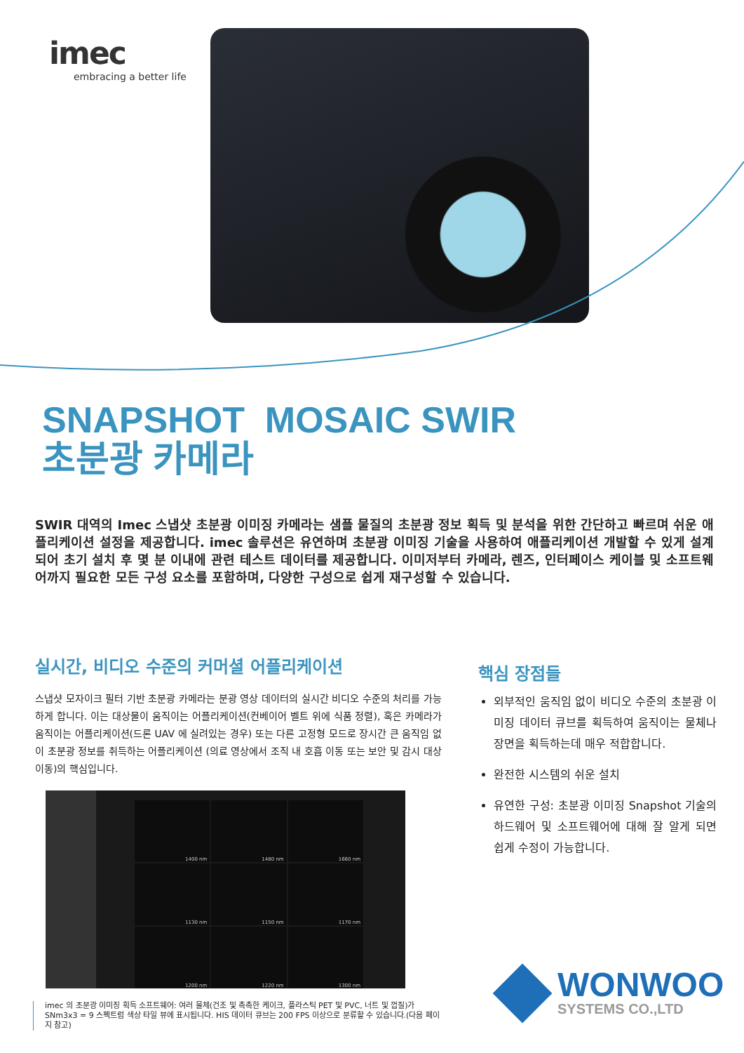imec
embracing a better life
SNAPSHOT MOSAIC SWIR
초분광 카메라
SWIR 대역의 Imec 스냅샷 초분광 이미징 카메라는 샘플 물질의 초분광 정보 획득 및 분석을 위한 간단하고 빠르며 쉬운 애플리케이션 설정을 제공합니다. imec 솔루션은 유연하며 초분광 이미징 기술을 사용하여 애플리케이션 개발할 수 있게 설계되어 초기 설치 후 몇 분 이내에 관련 테스트 데이터를 제공합니다. 이미저부터 카메라, 렌즈, 인터페이스 케이블 및 소프트웨어까지 필요한 모든 구성 요소를 포함하며, 다양한 구성으로 쉽게 재구성할 수 있습니다.
실시간, 비디오 수준의 커머셜 어플리케이션
스냅샷 모자이크 필터 기반 초분광 카메라는 분광 영상 데이터의 실시간 비디오 수준의 처리를 가능하게 합니다. 이는 대상물이 움직이는 어플리케이션(컨베이어 벨트 위에 식품 정렬), 혹은 카메라가 움직이는 어플리케이션(드론 UAV 에 실려있는 경우) 또는 다른 고정형 모드로 장시간 큰 움직임 없이 초분광 정보를 취득하는 어플리케이션 (의료 영상에서 조직 내 호흡 이동 또는 보안 및 감시 대상 이동)의 핵심입니다.
1400 nm
1480 nm
1660 nm
1130 nm
1150 nm
1170 nm
1200 nm
1220 nm
1300 nm
imec 의 초분광 이미징 획득 소프트웨어: 여러 물체(건조 및 촉촉한 케이크, 플라스틱 PET 및 PVC, 너트 및 껍질)가 SNm3x3 = 9 스펙트럼 색상 타일 뷰에 표시됩니다. HIS 데이터 큐브는 200 FPS 이상으로 분류할 수 있습니다.(다음 페이지 참고)
핵심 장점들
외부적인 움직임 없이 비디오 수준의 초분광 이미징 데이터 큐브를 획득하여 움직이는 물체나 장면을 획득하는데 매우 적합합니다.
완전한 시스템의 쉬운 설치
유연한 구성: 초분광 이미징 Snapshot 기술의 하드웨어 및 소프트웨어에 대해 잘 알게 되면 쉽게 수정이 가능합니다.
WONWOO
SYSTEMS CO.,LTD